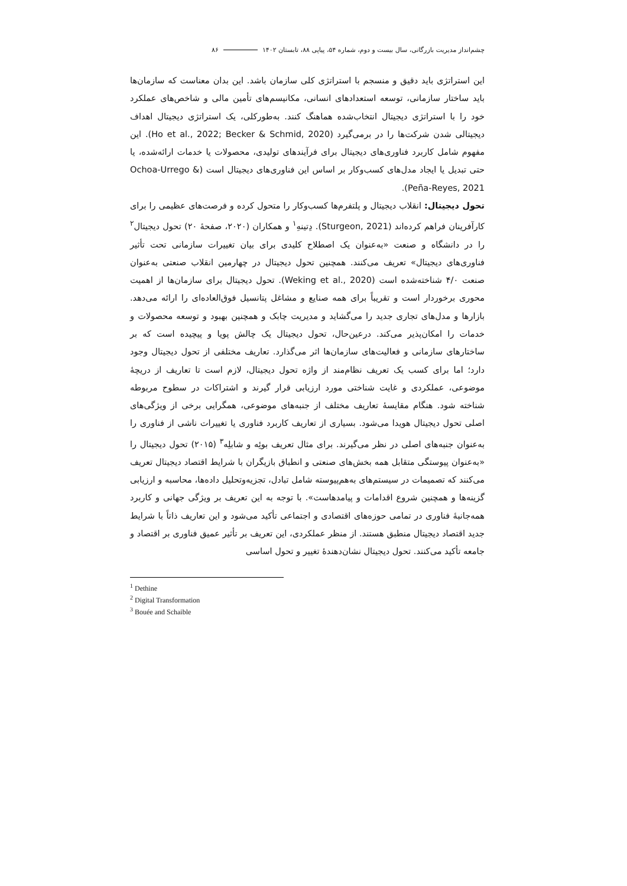چشم‌انداز مدیریت بازرگانی، سال بیست و دوم، شماره ۵۴، پیاپی ۸۸، تابستان ۱۴۰۲ ۸۶
این استراتژی باید دقیق و منسجم با استراتژی کلی سازمان باشد. این بدان معناست که سازمان‌ها باید ساختار سازمانی، توسعه استعدادهای انسانی، مکانیسم‌های تأمین مالی و شاخص‌های عملکرد خود را با استراتژی دیجیتال انتخاب‌شده هماهنگ کنند. به‌طورکلی، یک استراتژی دیجیتال اهداف دیجیتالی شدن شرکت‌ها را در برمی‌گیرد (Ho et al., 2022; Becker & Schmid, 2020). این مفهوم شامل کاربرد فناوری‌های دیجیتال برای فرآیندهای تولیدی، محصولات یا خدمات ارائه‌شده، یا حتی تبدیل یا ایجاد مدل‌های کسب‌وکار بر اساس این فناوری‌های دیجیتال است (Ochoa-Urrego & Peña-Reyes, 2021).
تحول دیجیتال: انقلاب دیجیتال و پلتفرم‌ها کسب‌وکار را متحول کرده و فرصت‌های عظیمی را برای کارآفرینان فراهم کرده‌اند (Sturgeon, 2021). دِتینهِ<sup>۱</sup> و همکاران (۲۰۲۰، صفحهٔ ۲۰) تحول دیجیتال<sup>۲</sup> را در دانشگاه و صنعت «به‌عنوان یک اصطلاح کلیدی برای بیان تغییرات سازمانی تحت تأثیر فناوری‌های دیجیتال» تعریف می‌کنند. همچنین تحول دیجیتال در چهارمین انقلاب صنعتی به‌عنوان صنعت ۴/۰ شناخته‌شده است (Weking et al., 2020). تحول دیجیتال برای سازمان‌ها از اهمیت محوری برخوردار است و تقریباً برای همه صنایع و مشاغل پتانسیل فوق‌العاده‌ای را ارائه می‌دهد. بازارها و مدل‌های تجاری جدید را می‌گشاید و مدیریت چابک و همچنین بهبود و توسعه محصولات و خدمات را امکان‌پذیر می‌کند. درعین‌حال، تحول دیجیتال یک چالش پویا و پیچیده است که بر ساختارهای سازمانی و فعالیت‌های سازمان‌ها اثر می‌گذارد. تعاریف مختلفی از تحول دیجیتال وجود دارد؛ اما برای کسب یک تعریف نظام‌مند از واژه تحول دیجیتال، لازم است تا تعاریف از دریچهٔ موضوعی، عملکردی و غایت شناختی مورد ارزیابی قرار گیرند و اشتراکات در سطوح مربوطه شناخته شود. هنگام مقایسهٔ تعاریف مختلف از جنبه‌های موضوعی، همگرایی برخی از ویژگی‌های اصلی تحول دیجیتال هویدا می‌شود. بسیاری از تعاریف کاربرد فناوری یا تغییرات ناشی از فناوری را به‌عنوان جنبه‌های اصلی در نظر می‌گیرند. برای مثال تعریف بوئِه و شابلِه<sup>۳</sup> (۲۰۱۵) تحول دیجیتال را «به‌عنوان پیوستگی متقابل همه بخش‌های صنعتی و انطباق بازیگران با شرایط اقتصاد دیجیتال تعریف می‌کنند که تصمیمات در سیستم‌های به‌هم‌پیوسته شامل تبادل، تجزیه‌وتحلیل داده‌ها، محاسبه و ارزیابی گزینه‌ها و همچنین شروع اقدامات و پیامدهاست». با توجه به این تعریف بر ویژگی جهانی و کاربرد همه‌جانبهٔ فناوری در تمامی حوزه‌های اقتصادی و اجتماعی تأکید می‌شود و این تعاریف ذاتاً با شرایط جدید اقتصاد دیجیتال منطبق هستند. از منظر عملکردی، این تعریف بر تأثیر عمیق فناوری بر اقتصاد و جامعه تأکید می‌کنند. تحول دیجیتال نشان‌دهندهٔ تغییر و تحول اساسی
<sup>1</sup> Dethine
<sup>2</sup> Digital Transformation
<sup>3</sup> Bouée and Schaible